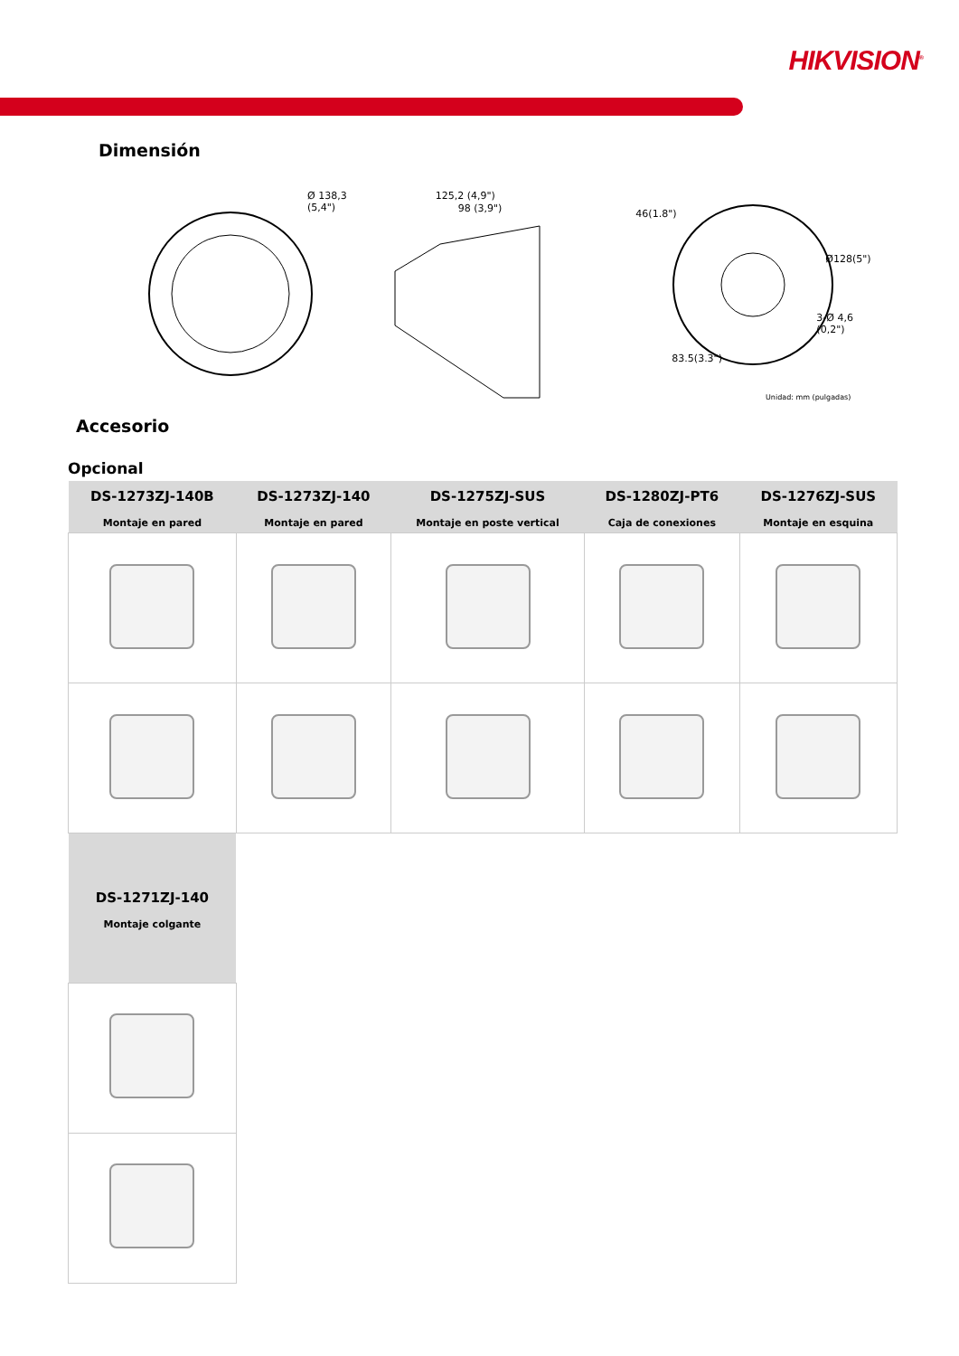HIKVISION<sup>®</sup>
Dimensión
Ø 138,3 (5,4")
125,2 (4,9")
98 (3,9")
46(1.8")
Ø128(5")
3-Ø 4,6 (0,2")
83.5(3.3")
Unidad: mm (pulgadas)
Accesorio
Opcional
| DS-1273ZJ-140B Montaje en pared | DS-1273ZJ-140 Montaje en pared | DS-1275ZJ-SUS Montaje en poste vertical | DS-1280ZJ-PT6 Caja de conexiones | DS-1276ZJ-SUS Montaje en esquina |
| --- | --- | --- | --- | --- |
| DS-1271ZJ-140 Montaje colgante | | | | |